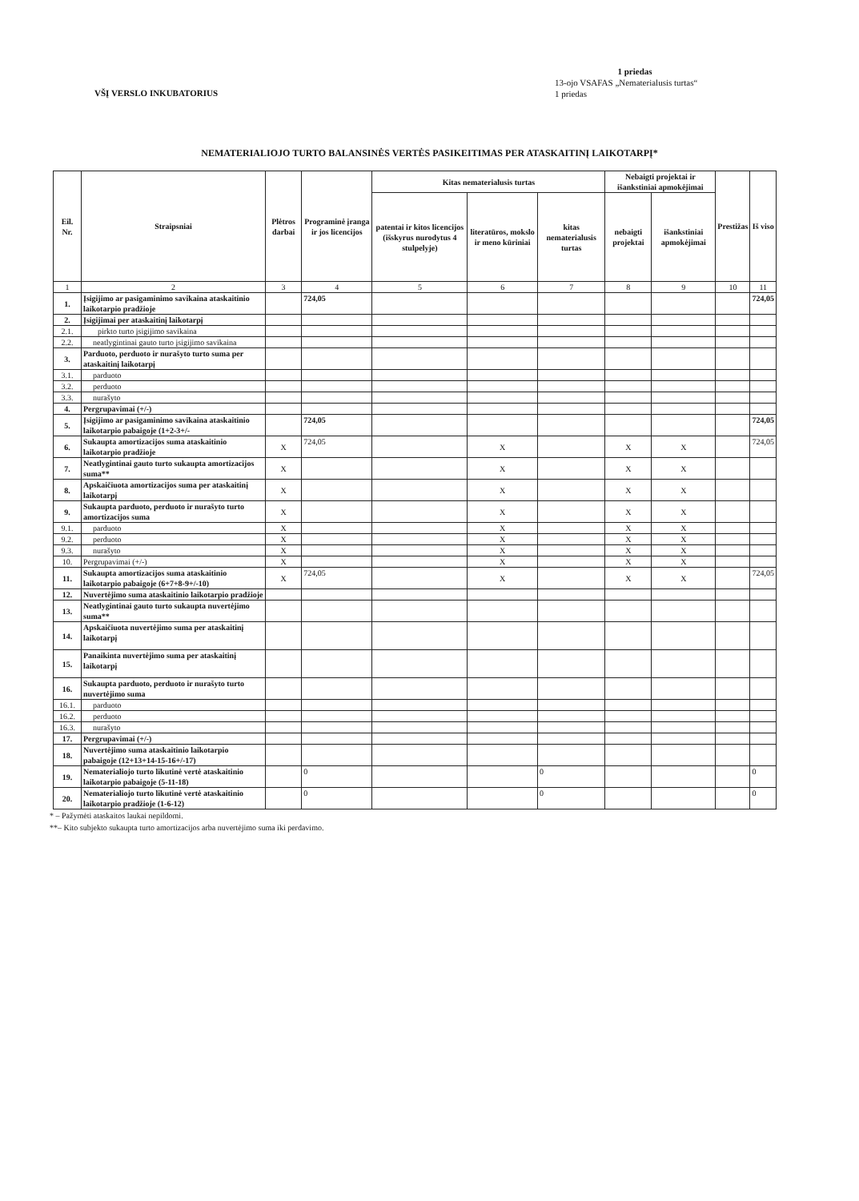VŠĮ VERSLO INKUBATORIUS
1 priedas
13-ojo VSAFAS „Nematerialusis turtas“
1 priedas
NEMATERIALIOJO TURTO BALANSINĖS VERTĖS PASIKEITIMAS PER ATASKAITINĮ LAIKOTARPĮ*
| Eil. Nr. | Straipsniai | Plėtros darbai | Programinė įranga ir jos licencijos | Kitas nematerialusis turtas | | | Nebaigti projektai ir išankstiniai apmokėjimai | | Prestižas | Iš viso |
| --- | --- | --- | --- | --- | --- | --- | --- | --- | --- | --- |
| | | | | patentai ir kitos licencijos (išskyrus nurodytus 4 stulpelyje) | literatūros, mokslo ir meno kūriniai | kitas nematerialusis turtas | nebaigti projektai | išankstiniai apmokėjimai | | |
| 1 | 2 | 3 | 4 | 5 | 6 | 7 | 8 | 9 | 10 | 11 |
| 1. | Įsigijimo ar pasigaminimo savikaina ataskaitinio laikotarpio pradžioje | | 724,05 | | | | | | | 724,05 |
| 2. | Įsigijimai per ataskaitinį laikotarpį | | | | | | | | | |
| 2.1. | pirkto turto įsigijimo savikaina | | | | | | | | | |
| 2.2. | neatlygintinai gauto turto įsigijimo savikaina | | | | | | | | | |
| 3. | Parduoto, perduoto ir nurašyto turto suma per ataskaitinį laikotarpį | | | | | | | | | |
| 3.1. | parduoto | | | | | | | | | |
| 3.2. | perduoto | | | | | | | | | |
| 3.3. | nurašyto | | | | | | | | | |
| 4. | Pergrupavimai (+/-) | | | | | | | | | |
| 5. | Įsigijimo ar pasigaminimo savikaina ataskaitinio laikotarpio pabaigoje (1+2-3+/- | | 724,05 | | | | | | | 724,05 |
| 6. | Sukaupta amortizacijos suma ataskaitinio laikotarpio pradžioje | X | 724,05 | | X | | X | X | | 724,05 |
| 7. | Neatlygintinai gauto turto sukaupta amortizacijos suma** | X | | | X | | X | X | | |
| 8. | Apskaičiuota amortizacijos suma per ataskaitinį laikotarpį | X | | | X | | X | X | | |
| 9. | Sukaupta parduoto, perduoto ir nurašyto turto amortizacijos suma | X | | | X | | X | X | | |
| 9.1. | parduoto | X | | | X | | X | X | | |
| 9.2. | perduoto | X | | | X | | X | X | | |
| 9.3. | nurašyto | X | | | X | | X | X | | |
| 10. | Pergrupavimai (+/-) | X | | | X | | X | X | | |
| 11. | Sukaupta amortizacijos suma ataskaitinio laikotarpio pabaigoje (6+7+8-9+/-10) | X | 724,05 | | X | | X | X | | 724,05 |
| 12. | Nuvertėjimo suma ataskaitinio laikotarpio pradžioje | | | | | | | | | |
| 13. | Neatlygintinai gauto turto sukaupta nuvertėjimo suma** | | | | | | | | | |
| 14. | Apskaičiuota nuvertėjimo suma per ataskaitinį laikotarpį | | | | | | | | | |
| 15. | Panaikinta nuvertėjimo suma per ataskaitinį laikotarpį | | | | | | | | | |
| 16. | Sukaupta parduoto, perduoto ir nurašyto turto nuvertėjimo suma | | | | | | | | | |
| 16.1. | parduoto | | | | | | | | | |
| 16.2. | perduoto | | | | | | | | | |
| 16.3. | nurašyto | | | | | | | | | |
| 17. | Pergrupavimai (+/-) | | | | | | | | | |
| 18. | Nuvertėjimo suma ataskaitinio laikotarpio pabaigoje (12+13+14-15-16+/-17) | | | | | | | | | |
| 19. | Nematerialiojo turto likutinė vertė ataskaitinio laikotarpio pabaigoje (5-11-18) | | 0 | | | 0 | | | | 0 |
| 20. | Nematerialiojo turto likutinė vertė ataskaitinio laikotarpio pradžioje (1-6-12) | | 0 | | | 0 | | | | 0 |
* – Pažymėti ataskaitos laukai nepildomi.
**– Kito subjekto sukaupta turto amortizacijos arba nuvertėjimo suma iki perdavimo.